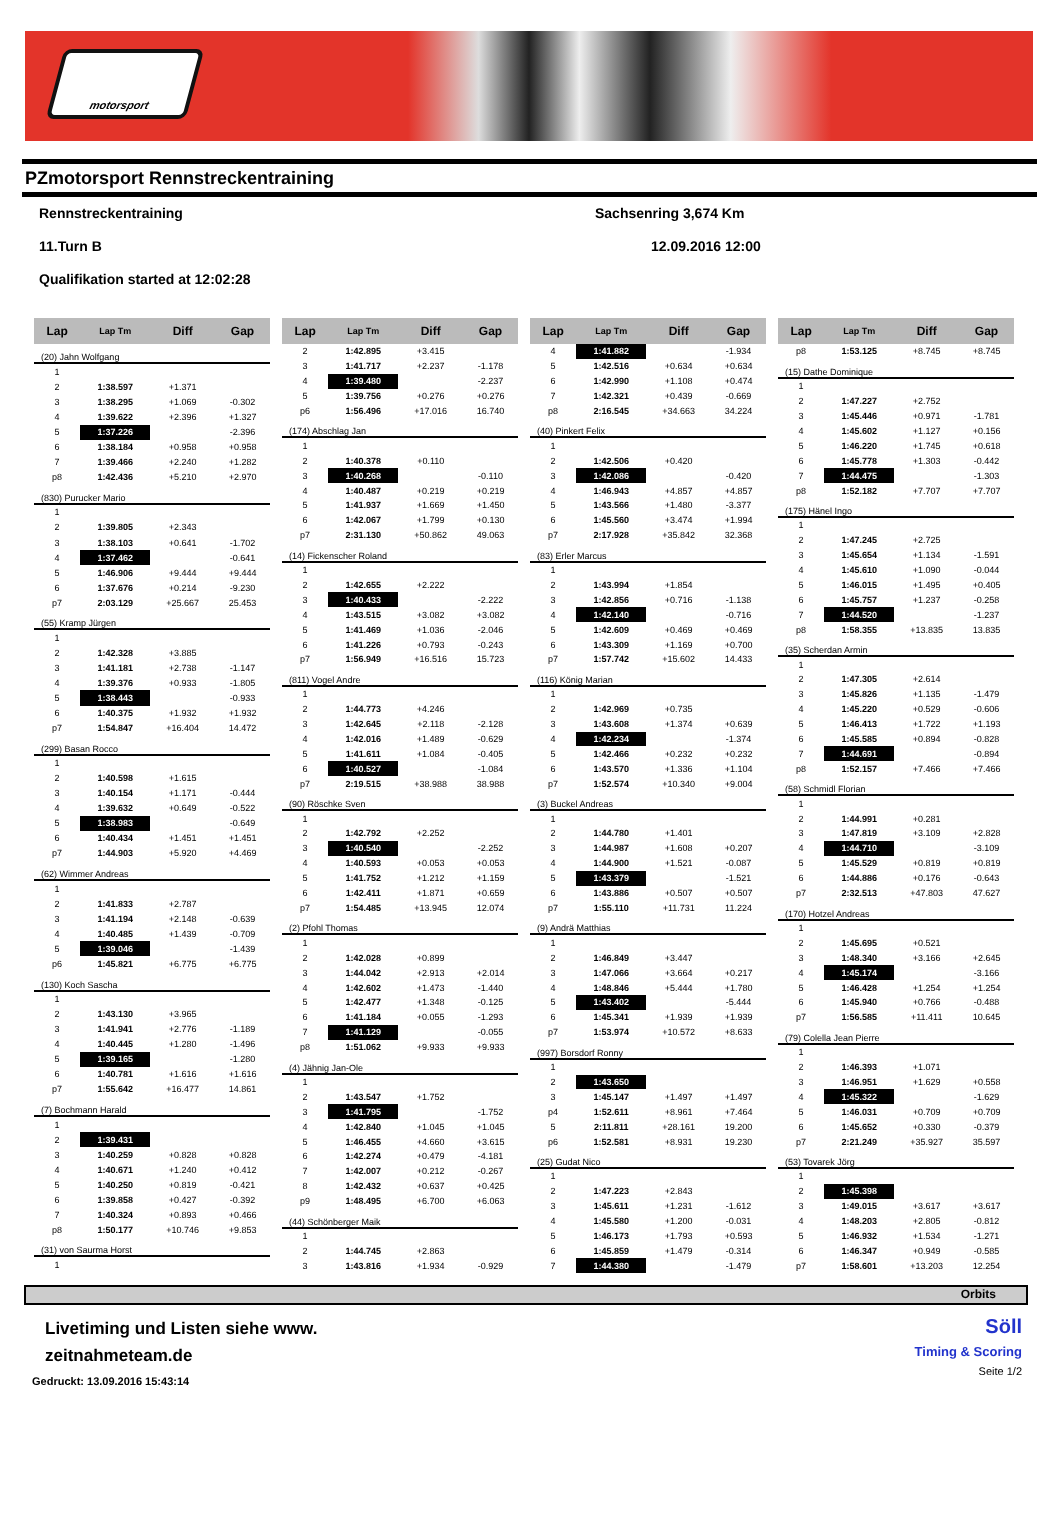motorsport
PZmotorsport Rennstreckentraining
Rennstreckentraining Sachsenring 3,674 Km
11.Turn B 12.09.2016 12:00
Qualifikation started at 12:02:28
| Lap | Lap Tm | Diff | Gap |
| --- | --- | --- | --- |
| (20) Jahn Wolfgang | | | |
| 1 | | | |
| 2 | 1:38.597 | +1.371 | |
| 3 | 1:38.295 | +1.069 | -0.302 |
| 4 | 1:39.622 | +2.396 | +1.327 |
| 5 | 1:37.226 | | -2.396 |
| 6 | 1:38.184 | +0.958 | +0.958 |
| 7 | 1:39.466 | +2.240 | +1.282 |
| p8 | 1:42.436 | +5.210 | +2.970 |
| (830) Purucker Mario | | | |
| 1 | | | |
| 2 | 1:39.805 | +2.343 | |
| 3 | 1:38.103 | +0.641 | -1.702 |
| 4 | 1:37.462 | | -0.641 |
| 5 | 1:46.906 | +9.444 | +9.444 |
| 6 | 1:37.676 | +0.214 | -9.230 |
| p7 | 2:03.129 | +25.667 | 25.453 |
| (55) Kramp Jürgen | | | |
| 1 | | | |
| 2 | 1:42.328 | +3.885 | |
| 3 | 1:41.181 | +2.738 | -1.147 |
| 4 | 1:39.376 | +0.933 | -1.805 |
| 5 | 1:38.443 | | -0.933 |
| 6 | 1:40.375 | +1.932 | +1.932 |
| p7 | 1:54.847 | +16.404 | 14.472 |
| (299) Basan Rocco | | | |
| 1 | | | |
| 2 | 1:40.598 | +1.615 | |
| 3 | 1:40.154 | +1.171 | -0.444 |
| 4 | 1:39.632 | +0.649 | -0.522 |
| 5 | 1:38.983 | | -0.649 |
| 6 | 1:40.434 | +1.451 | +1.451 |
| p7 | 1:44.903 | +5.920 | +4.469 |
| (62) Wimmer Andreas | | | |
| 1 | | | |
| 2 | 1:41.833 | +2.787 | |
| 3 | 1:41.194 | +2.148 | -0.639 |
| 4 | 1:40.485 | +1.439 | -0.709 |
| 5 | 1:39.046 | | -1.439 |
| p6 | 1:45.821 | +6.775 | +6.775 |
| (130) Koch Sascha | | | |
| 1 | | | |
| 2 | 1:43.130 | +3.965 | |
| 3 | 1:41.941 | +2.776 | -1.189 |
| 4 | 1:40.445 | +1.280 | -1.496 |
| 5 | 1:39.165 | | -1.280 |
| 6 | 1:40.781 | +1.616 | +1.616 |
| p7 | 1:55.642 | +16.477 | 14.861 |
| (7) Bochmann Harald | | | |
| 1 | | | |
| 2 | 1:39.431 | | |
| 3 | 1:40.259 | +0.828 | +0.828 |
| 4 | 1:40.671 | +1.240 | +0.412 |
| 5 | 1:40.250 | +0.819 | -0.421 |
| 6 | 1:39.858 | +0.427 | -0.392 |
| 7 | 1:40.324 | +0.893 | +0.466 |
| p8 | 1:50.177 | +10.746 | +9.853 |
| (31) von Saurma Horst | | | |
| 1 | | | |
| Lap | Lap Tm | Diff | Gap |
| --- | --- | --- | --- |
| 2 | 1:42.895 | +3.415 | |
| 3 | 1:41.717 | +2.237 | -1.178 |
| 4 | 1:39.480 | | -2.237 |
| 5 | 1:39.756 | +0.276 | +0.276 |
| p6 | 1:56.496 | +17.016 | 16.740 |
| (174) Abschlag Jan | | | |
| 1 | | | |
| 2 | 1:40.378 | +0.110 | |
| 3 | 1:40.268 | | -0.110 |
| 4 | 1:40.487 | +0.219 | +0.219 |
| 5 | 1:41.937 | +1.669 | +1.450 |
| 6 | 1:42.067 | +1.799 | +0.130 |
| p7 | 2:31.130 | +50.862 | 49.063 |
| (14) Fickenscher Roland | | | |
| 1 | | | |
| 2 | 1:42.655 | +2.222 | |
| 3 | 1:40.433 | | -2.222 |
| 4 | 1:43.515 | +3.082 | +3.082 |
| 5 | 1:41.469 | +1.036 | -2.046 |
| 6 | 1:41.226 | +0.793 | -0.243 |
| p7 | 1:56.949 | +16.516 | 15.723 |
| (811) Vogel Andre | | | |
| 1 | | | |
| 2 | 1:44.773 | +4.246 | |
| 3 | 1:42.645 | +2.118 | -2.128 |
| 4 | 1:42.016 | +1.489 | -0.629 |
| 5 | 1:41.611 | +1.084 | -0.405 |
| 6 | 1:40.527 | | -1.084 |
| p7 | 2:19.515 | +38.988 | 38.988 |
| (90) Röschke Sven | | | |
| 1 | | | |
| 2 | 1:42.792 | +2.252 | |
| 3 | 1:40.540 | | -2.252 |
| 4 | 1:40.593 | +0.053 | +0.053 |
| 5 | 1:41.752 | +1.212 | +1.159 |
| 6 | 1:42.411 | +1.871 | +0.659 |
| p7 | 1:54.485 | +13.945 | 12.074 |
| (2) Pfohl Thomas | | | |
| 1 | | | |
| 2 | 1:42.028 | +0.899 | |
| 3 | 1:44.042 | +2.913 | +2.014 |
| 4 | 1:42.602 | +1.473 | -1.440 |
| 5 | 1:42.477 | +1.348 | -0.125 |
| 6 | 1:41.184 | +0.055 | -1.293 |
| 7 | 1:41.129 | | -0.055 |
| p8 | 1:51.062 | +9.933 | +9.933 |
| (4) Jähnig Jan-Ole | | | |
| 1 | | | |
| 2 | 1:43.547 | +1.752 | |
| 3 | 1:41.795 | | -1.752 |
| 4 | 1:42.840 | +1.045 | +1.045 |
| 5 | 1:46.455 | +4.660 | +3.615 |
| 6 | 1:42.274 | +0.479 | -4.181 |
| 7 | 1:42.007 | +0.212 | -0.267 |
| 8 | 1:42.432 | +0.637 | +0.425 |
| p9 | 1:48.495 | +6.700 | +6.063 |
| (44) Schönberger Maik | | | |
| 1 | | | |
| 2 | 1:44.745 | +2.863 | |
| 3 | 1:43.816 | +1.934 | -0.929 |
| Lap | Lap Tm | Diff | Gap |
| --- | --- | --- | --- |
| 4 | 1:41.882 | | -1.934 |
| 5 | 1:42.516 | +0.634 | +0.634 |
| 6 | 1:42.990 | +1.108 | +0.474 |
| 7 | 1:42.321 | +0.439 | -0.669 |
| p8 | 2:16.545 | +34.663 | 34.224 |
| (40) Pinkert Felix | | | |
| 1 | | | |
| 2 | 1:42.506 | +0.420 | |
| 3 | 1:42.086 | | -0.420 |
| 4 | 1:46.943 | +4.857 | +4.857 |
| 5 | 1:43.566 | +1.480 | -3.377 |
| 6 | 1:45.560 | +3.474 | +1.994 |
| p7 | 2:17.928 | +35.842 | 32.368 |
| (83) Erler Marcus | | | |
| 1 | | | |
| 2 | 1:43.994 | +1.854 | |
| 3 | 1:42.856 | +0.716 | -1.138 |
| 4 | 1:42.140 | | -0.716 |
| 5 | 1:42.609 | +0.469 | +0.469 |
| 6 | 1:43.309 | +1.169 | +0.700 |
| p7 | 1:57.742 | +15.602 | 14.433 |
| (116) König Marian | | | |
| 1 | | | |
| 2 | 1:42.969 | +0.735 | |
| 3 | 1:43.608 | +1.374 | +0.639 |
| 4 | 1:42.234 | | -1.374 |
| 5 | 1:42.466 | +0.232 | +0.232 |
| 6 | 1:43.570 | +1.336 | +1.104 |
| p7 | 1:52.574 | +10.340 | +9.004 |
| (3) Buckel Andreas | | | |
| 1 | | | |
| 2 | 1:44.780 | +1.401 | |
| 3 | 1:44.987 | +1.608 | +0.207 |
| 4 | 1:44.900 | +1.521 | -0.087 |
| 5 | 1:43.379 | | -1.521 |
| 6 | 1:43.886 | +0.507 | +0.507 |
| p7 | 1:55.110 | +11.731 | 11.224 |
| (9) Andrä Matthias | | | |
| 1 | | | |
| 2 | 1:46.849 | +3.447 | |
| 3 | 1:47.066 | +3.664 | +0.217 |
| 4 | 1:48.846 | +5.444 | +1.780 |
| 5 | 1:43.402 | | -5.444 |
| 6 | 1:45.341 | +1.939 | +1.939 |
| p7 | 1:53.974 | +10.572 | +8.633 |
| (997) Borsdorf Ronny | | | |
| 1 | | | |
| 2 | 1:43.650 | | |
| 3 | 1:45.147 | +1.497 | +1.497 |
| p4 | 1:52.611 | +8.961 | +7.464 |
| 5 | 2:11.811 | +28.161 | 19.200 |
| p6 | 1:52.581 | +8.931 | 19.230 |
| (25) Gudat Nico | | | |
| 1 | | | |
| 2 | 1:47.223 | +2.843 | |
| 3 | 1:45.611 | +1.231 | -1.612 |
| 4 | 1:45.580 | +1.200 | -0.031 |
| 5 | 1:46.173 | +1.793 | +0.593 |
| 6 | 1:45.859 | +1.479 | -0.314 |
| 7 | 1:44.380 | | -1.479 |
| Lap | Lap Tm | Diff | Gap |
| --- | --- | --- | --- |
| p8 | 1:53.125 | +8.745 | +8.745 |
| (15) Dathe Dominique | | | |
| 1 | | | |
| 2 | 1:47.227 | +2.752 | |
| 3 | 1:45.446 | +0.971 | -1.781 |
| 4 | 1:45.602 | +1.127 | +0.156 |
| 5 | 1:46.220 | +1.745 | +0.618 |
| 6 | 1:45.778 | +1.303 | -0.442 |
| 7 | 1:44.475 | | -1.303 |
| p8 | 1:52.182 | +7.707 | +7.707 |
| (175) Hänel Ingo | | | |
| 1 | | | |
| 2 | 1:47.245 | +2.725 | |
| 3 | 1:45.654 | +1.134 | -1.591 |
| 4 | 1:45.610 | +1.090 | -0.044 |
| 5 | 1:46.015 | +1.495 | +0.405 |
| 6 | 1:45.757 | +1.237 | -0.258 |
| 7 | 1:44.520 | | -1.237 |
| p8 | 1:58.355 | +13.835 | 13.835 |
| (35) Scherdan Armin | | | |
| 1 | | | |
| 2 | 1:47.305 | +2.614 | |
| 3 | 1:45.826 | +1.135 | -1.479 |
| 4 | 1:45.220 | +0.529 | -0.606 |
| 5 | 1:46.413 | +1.722 | +1.193 |
| 6 | 1:45.585 | +0.894 | -0.828 |
| 7 | 1:44.691 | | -0.894 |
| p8 | 1:52.157 | +7.466 | +7.466 |
| (58) Schmidl Florian | | | |
| 1 | | | |
| 2 | 1:44.991 | +0.281 | |
| 3 | 1:47.819 | +3.109 | +2.828 |
| 4 | 1:44.710 | | -3.109 |
| 5 | 1:45.529 | +0.819 | +0.819 |
| 6 | 1:44.886 | +0.176 | -0.643 |
| p7 | 2:32.513 | +47.803 | 47.627 |
| (170) Hotzel Andreas | | | |
| 1 | | | |
| 2 | 1:45.695 | +0.521 | |
| 3 | 1:48.340 | +3.166 | +2.645 |
| 4 | 1:45.174 | | -3.166 |
| 5 | 1:46.428 | +1.254 | +1.254 |
| 6 | 1:45.940 | +0.766 | -0.488 |
| p7 | 1:56.585 | +11.411 | 10.645 |
| (79) Colella Jean Pierre | | | |
| 1 | | | |
| 2 | 1:46.393 | +1.071 | |
| 3 | 1:46.951 | +1.629 | +0.558 |
| 4 | 1:45.322 | | -1.629 |
| 5 | 1:46.031 | +0.709 | +0.709 |
| 6 | 1:45.652 | +0.330 | -0.379 |
| p7 | 2:21.249 | +35.927 | 35.597 |
| (53) Tovarek Jörg | | | |
| 1 | | | |
| 2 | 1:45.398 | | |
| 3 | 1:49.015 | +3.617 | +3.617 |
| 4 | 1:48.203 | +2.805 | -0.812 |
| 5 | 1:46.932 | +1.534 | -1.271 |
| 6 | 1:46.347 | +0.949 | -0.585 |
| p7 | 1:58.601 | +13.203 | 12.254 |
Orbits
Livetiming und Listen siehe www.
zeitnahmeteam.de
Gedruckt: 13.09.2016 15:43:14
Söll
Timing & Scoring
Seite 1/2